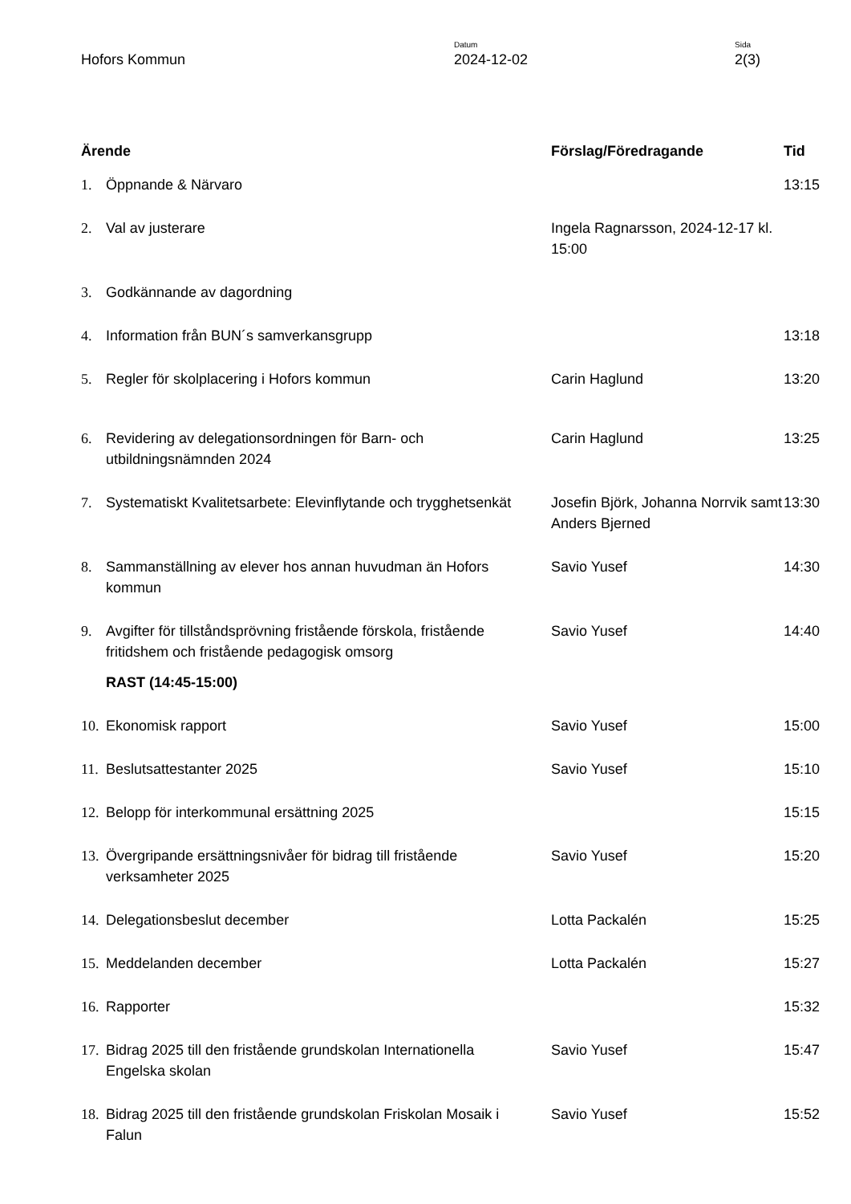Hofors Kommun
Datum
2024-12-02
Sida
2(3)
| Ärende | | Förslag/Föredragande | Tid |
| --- | --- | --- | --- |
| 1. | Öppnande & Närvaro | | 13:15 |
| 2. | Val av justerare | Ingela Ragnarsson, 2024-12-17 kl. 15:00 | |
| 3. | Godkännande av dagordning | | |
| 4. | Information från BUN´s samverkansgrupp | | 13:18 |
| 5. | Regler för skolplacering i Hofors kommun | Carin Haglund | 13:20 |
| 6. | Revidering av delegationsordningen för Barn- och utbildningsnämnden 2024 | Carin Haglund | 13:25 |
| 7. | Systematiskt Kvalitetsarbete: Elevinflytande och trygghetsenkät | Josefin Björk, Johanna Norrvik samt Anders Bjerned | 13:30 |
| 8. | Sammanställning av elever hos annan huvudman än Hofors kommun | Savio Yusef | 14:30 |
| 9. | Avgifter för tillståndsprövning fristående förskola, fristående fritidshem och fristående pedagogisk omsorg | Savio Yusef | 14:40 |
| | RAST (14:45-15:00) | | |
| 10. | Ekonomisk rapport | Savio Yusef | 15:00 |
| 11. | Beslutsattestanter 2025 | Savio Yusef | 15:10 |
| 12. | Belopp för interkommunal ersättning 2025 | | 15:15 |
| 13. | Övergripande ersättningsnivåer för bidrag till fristående verksamheter 2025 | Savio Yusef | 15:20 |
| 14. | Delegationsbeslut december | Lotta Packalén | 15:25 |
| 15. | Meddelanden december | Lotta Packalén | 15:27 |
| 16. | Rapporter | | 15:32 |
| 17. | Bidrag 2025 till den fristående grundskolan Internationella Engelska skolan | Savio Yusef | 15:47 |
| 18. | Bidrag 2025 till den fristående grundskolan Friskolan Mosaik i Falun | Savio Yusef | 15:52 |